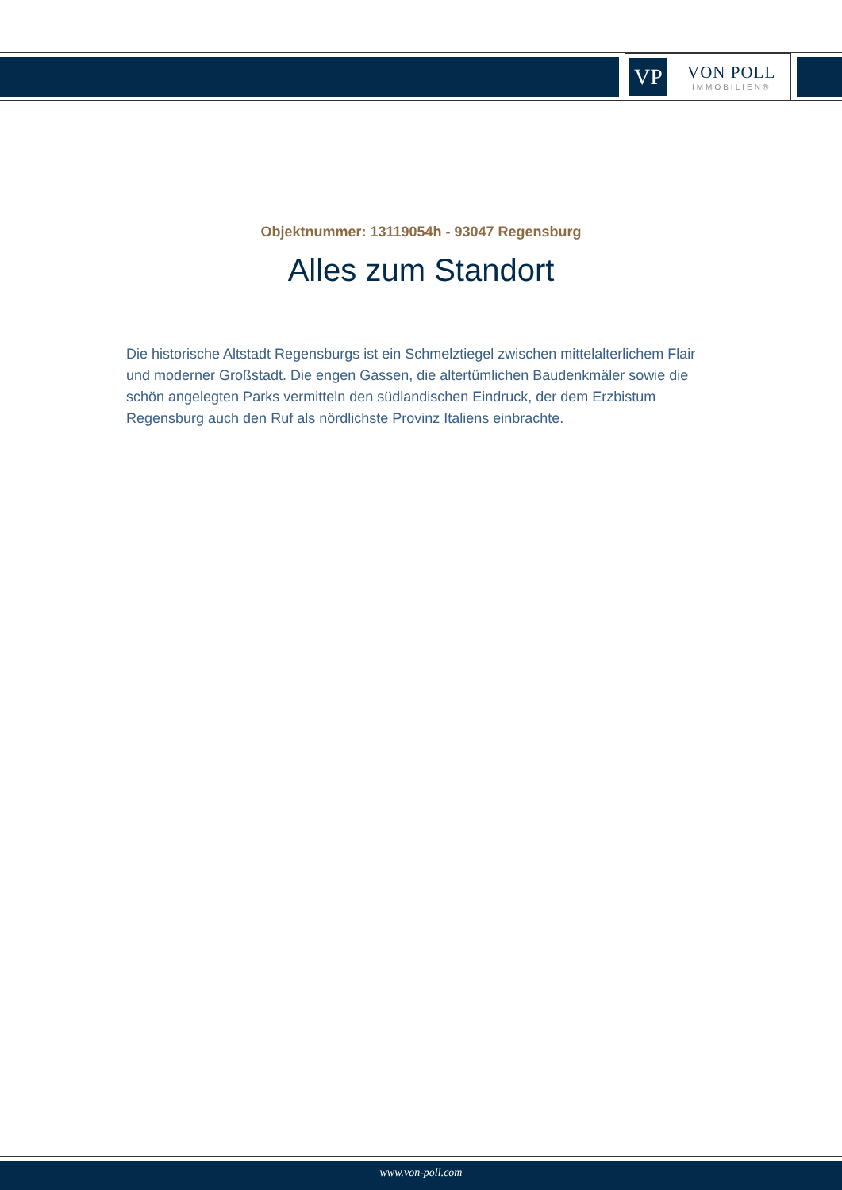VP
VON POLL
IMMOBILIEN®
Objektnummer: 13119054h - 93047 Regensburg
Alles zum Standort
Die historische Altstadt Regensburgs ist ein Schmelztiegel zwischen mittelalterlichem Flair und moderner Großstadt. Die engen Gassen, die altertümlichen Baudenkmäler sowie die schön angelegten Parks vermitteln den südlandischen Eindruck, der dem Erzbistum Regensburg auch den Ruf als nördlichste Provinz Italiens einbrachte.
www.von-poll.com